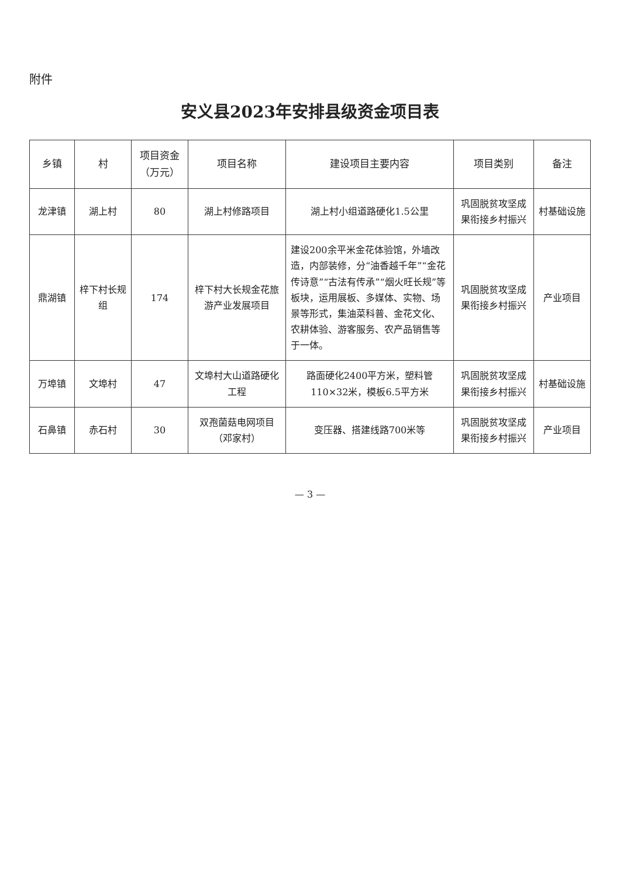附件
安义县2023年安排县级资金项目表
| 乡镇 | 村 | 项目资金（万元） | 项目名称 | 建设项目主要内容 | 项目类别 | 备注 |
| --- | --- | --- | --- | --- | --- | --- |
| 龙津镇 | 湖上村 | 80 | 湖上村修路项目 | 湖上村小组道路硬化1.5公里 | 巩固脱贫攻坚成果衔接乡村振兴 | 村基础设施 |
| 鼎湖镇 | 梓下村长规组 | 174 | 梓下村大长规金花旅游产业发展项目 | 建设200余平米金花体验馆，外墙改造，内部装修，分“油香越千年”“金花传诗意”“古法有传承”“烟火旺长规”等板块，运用展板、多媒体、实物、场景等形式，集油菜科普、金花文化、农耕体验、游客服务、农产品销售等于一体。 | 巩固脱贫攻坚成果衔接乡村振兴 | 产业项目 |
| 万埠镇 | 文埠村 | 47 | 文埠村大山道路硬化工程 | 路面硬化2400平方米，塑料管110×32米，模板6.5平方米 | 巩固脱贫攻坚成果衔接乡村振兴 | 村基础设施 |
| 石鼻镇 | 赤石村 | 30 | 双孢菌菇电网项目（邓家村） | 变压器、搭建线路700米等 | 巩固脱贫攻坚成果衔接乡村振兴 | 产业项目 |
— 3 —